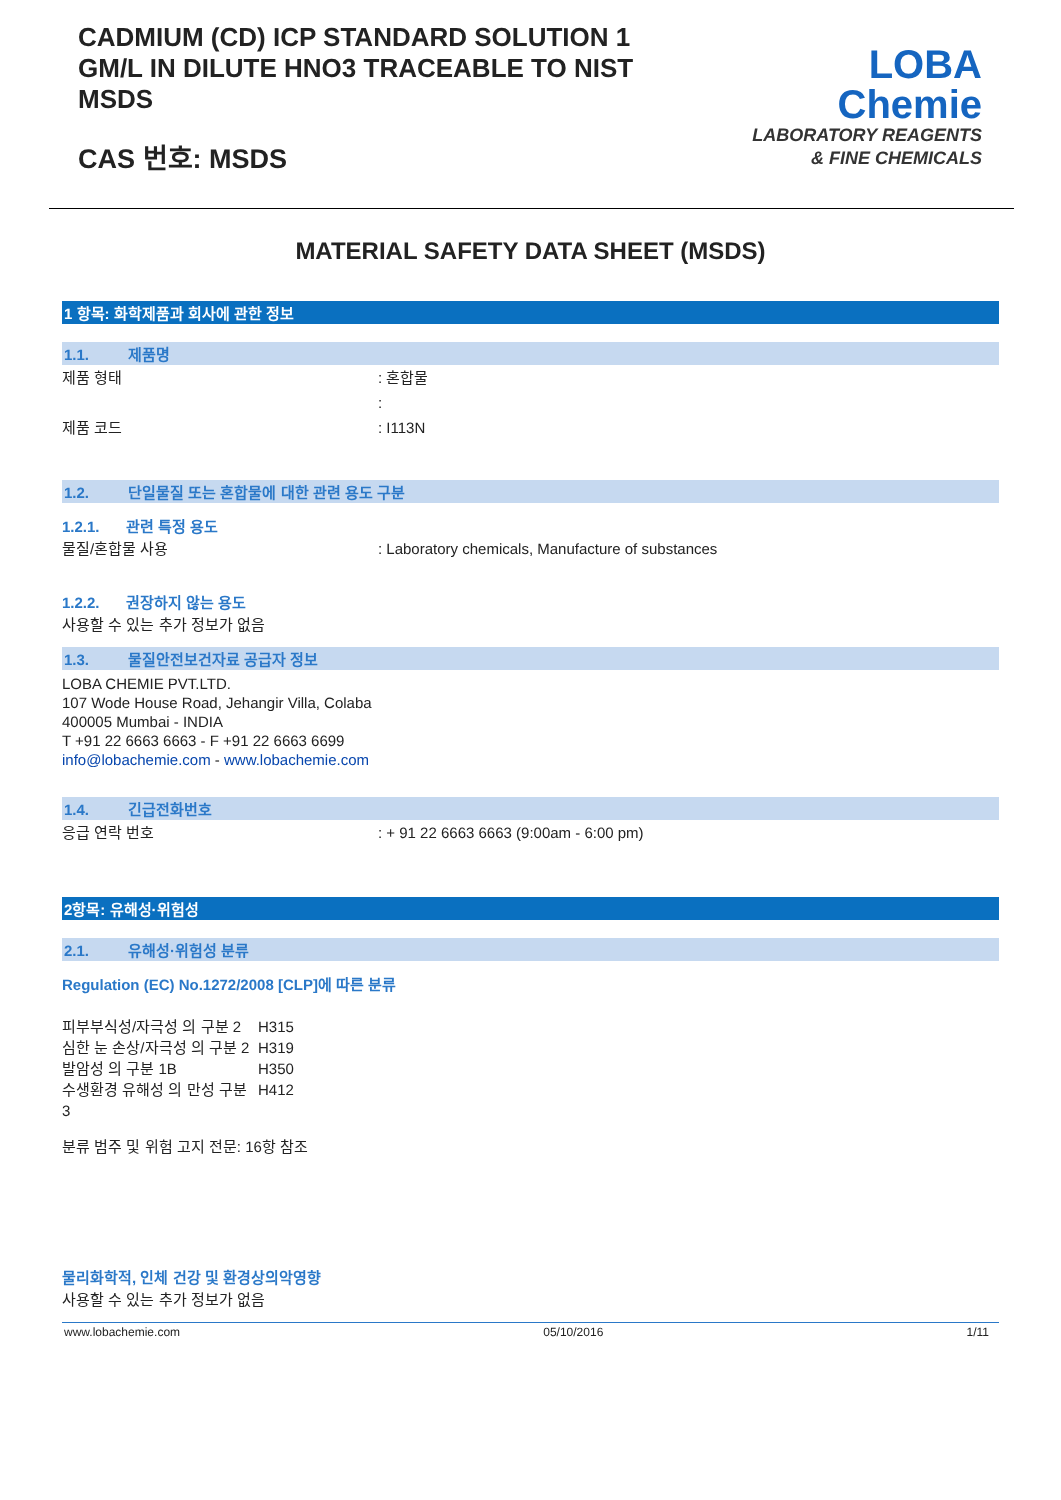CADMIUM (CD) ICP STANDARD SOLUTION 1 GM/L IN DILUTE HNO3 TRACEABLE TO NIST MSDS
CAS 번호: MSDS
LOBA
Chemie
LABORATORY REAGENTS
& FINE CHEMICALS
MATERIAL SAFETY DATA SHEET (MSDS)
1 항목: 화학제품과 회사에 관한 정보
1.1. 제품명
제품 형태 : 혼합물
:
제품 코드 : I113N
1.2. 단일물질 또는 혼합물에 대한 관련 용도 구분
1.2.1. 관련 특정 용도
물질/혼합물 사용 : Laboratory chemicals, Manufacture of substances
1.2.2. 권장하지 않는 용도
사용할 수 있는 추가 정보가 없음
1.3. 물질안전보건자료 공급자 정보
LOBA CHEMIE PVT.LTD.
107 Wode House Road, Jehangir Villa, Colaba
400005 Mumbai - INDIA
T +91 22 6663 6663 - F +91 22 6663 6699
info@lobachemie.com - www.lobachemie.com
1.4. 긴급전화번호
응급 연락 번호 : + 91 22 6663 6663 (9:00am - 6:00 pm)
2항목: 유해성·위험성
2.1. 유해성·위험성 분류
Regulation (EC) No.1272/2008 [CLP]에 따른 분류
| 피부부식성/자극성 의 구분 2 | H315 |
| 심한 눈 손상/자극성 의 구분 2 | H319 |
| 발암성 의 구분 1B | H350 |
| 수생환경 유해성 의 만성 구분 3 | H412 |
분류 범주 및 위험 고지 전문: 16항 참조
물리화학적, 인체 건강 및 환경상의악영향
사용할 수 있는 추가 정보가 없음
www.lobachemie.com 05/10/2016 1/11